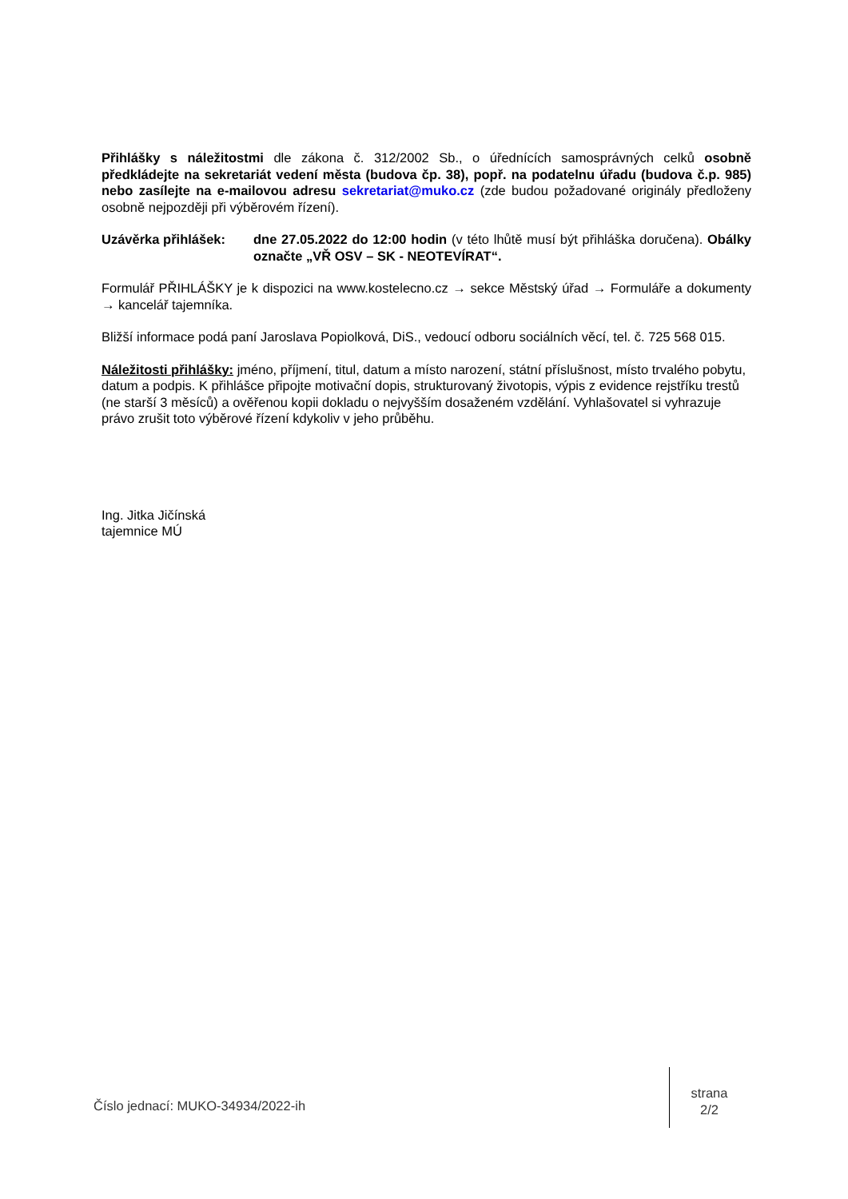Přihlášky s náležitostmi dle zákona č. 312/2002 Sb., o úřednících samosprávných celků osobně předkládejte na sekretariát vedení města (budova čp. 38), popř. na podatelnu úřadu (budova č.p. 985) nebo zasílejte na e-mailovou adresu sekretariat@muko.cz (zde budou požadované originály předloženy osobně nejpozději při výběrovém řízení).
Uzávěrka přihlášek: dne 27.05.2022 do 12:00 hodin (v této lhůtě musí být přihláška doručena). Obálky označte „VŘ OSV – SK - NEOTEVÍRAT“.
Formulář PŘIHLÁŠKY je k dispozici na www.kostelecno.cz → sekce Městský úřad → Formuláře a dokumenty → kancelář tajemníka.
Bližší informace podá paní Jaroslava Popiolková, DiS., vedoucí odboru sociálních věcí, tel. č. 725 568 015.
Náležitosti přihlášky: jméno, příjmení, titul, datum a místo narození, státní příslušnost, místo trvalého pobytu, datum a podpis. K přihlášce připojte motivační dopis, strukturovaný životopis, výpis z evidence rejstříku trestů (ne starší 3 měsíců) a ověřenou kopii dokladu o nejvyšším dosaženém vzdělání. Vyhlašovatel si vyhrazuje právo zrušit toto výběrové řízení kdykoliv v jeho průběhu.
Ing. Jitka Jičínská
tajemnice MÚ
Číslo jednací: MUKO-34934/2022-ih
strana
2/2